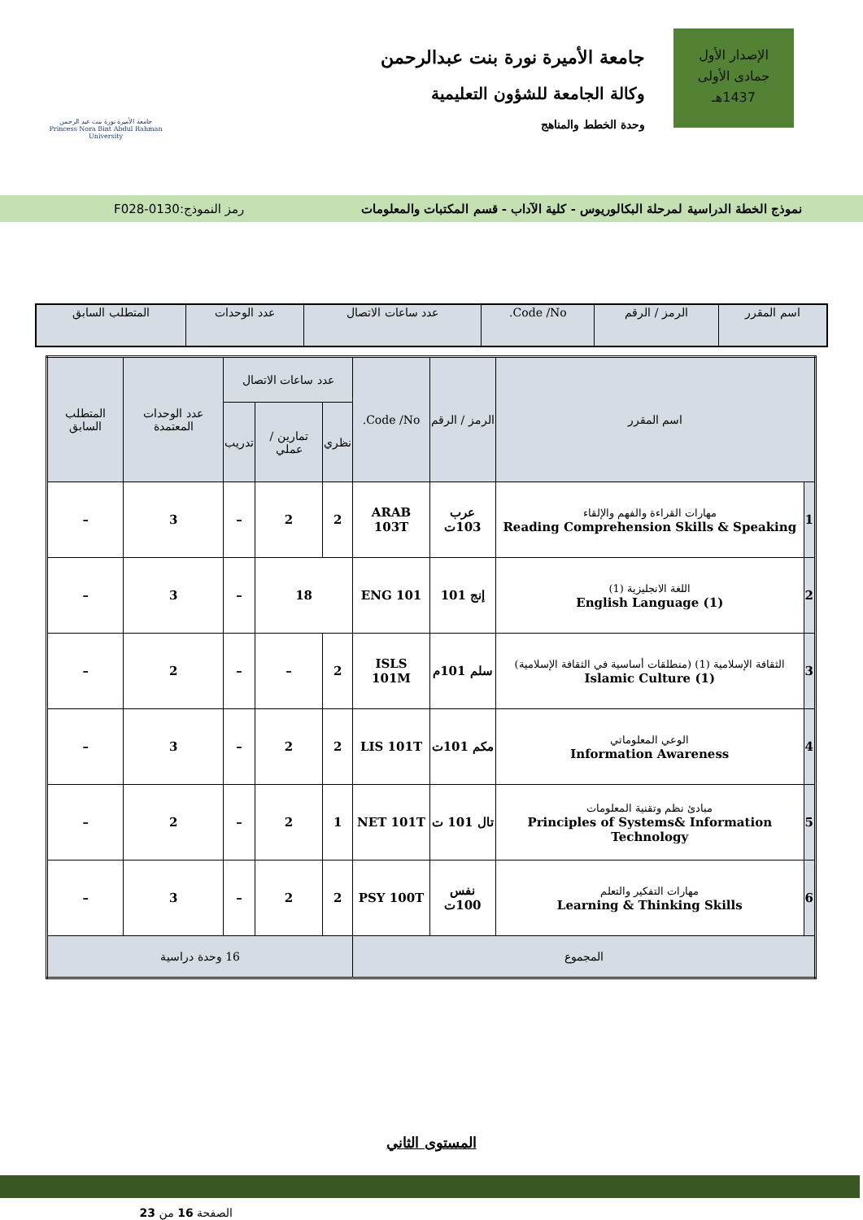الإصدار الأول
جمادى الأولى
1437هـ
جامعة الأميرة نورة بنت عبدالرحمن
وكالة الجامعة للشؤون التعليمية
وحدة الخطط والمناهج
جامعة الأميرة نورة بنت عبد الرحمن
Princess Nora Bint Abdul Rahman University
نموذج الخطة الدراسية لمرحلة البكالوريوس - كلية الآداب - قسم المكتبات والمعلومات رمز النموذج:0130-F028
| اسم المقرر | الرمز / الرقم | Code /No. | عدد ساعات الاتصال | عدد الوحدات | المتطلب السابق |
| --- | --- | --- | --- | --- | --- |
| اسم المقرر | | الرمز / الرقم | Code /No. | عدد ساعات الاتصال | | | عدد الوحدات المعتمدة | المتطلب السابق |
| --- | --- | --- | --- | --- | --- | --- | --- | --- |
| | | | | نظري | تمارين / عملي | تدريب | | |
| 1 | مهارات القراءة والفهم والإلقاء Reading Comprehension Skills & Speaking | عرب 103ت | ARAB 103T | 2 | 2 | – | 3 | – |
| 2 | اللغة الانجليزية (1) English Language (1) | إنج 101 | ENG 101 | 18 | | – | 3 | – |
| 3 | الثقافة الإسلامية (1) (منطلقات أساسية في الثقافة الإسلامية) Islamic Culture (1) | سلم 101م | ISLS 101M | 2 | – | – | 2 | – |
| 4 | الوعي المعلوماتي Information Awareness | مكم 101ت | LIS 101T | 2 | 2 | – | 3 | – |
| 5 | مبادئ نظم وتقنية المعلومات Principles of Systems& Information Technology | تال 101 ت | NET 101T | 1 | 2 | – | 2 | – |
| 6 | مهارات التفكير والتعلم Learning & Thinking Skills | نفس 100ت | PSY 100T | 2 | 2 | – | 3 | – |
| المجموع | | | | 16 وحدة دراسية | | | | |
المستوى الثاني
الصفحة 16 من 23